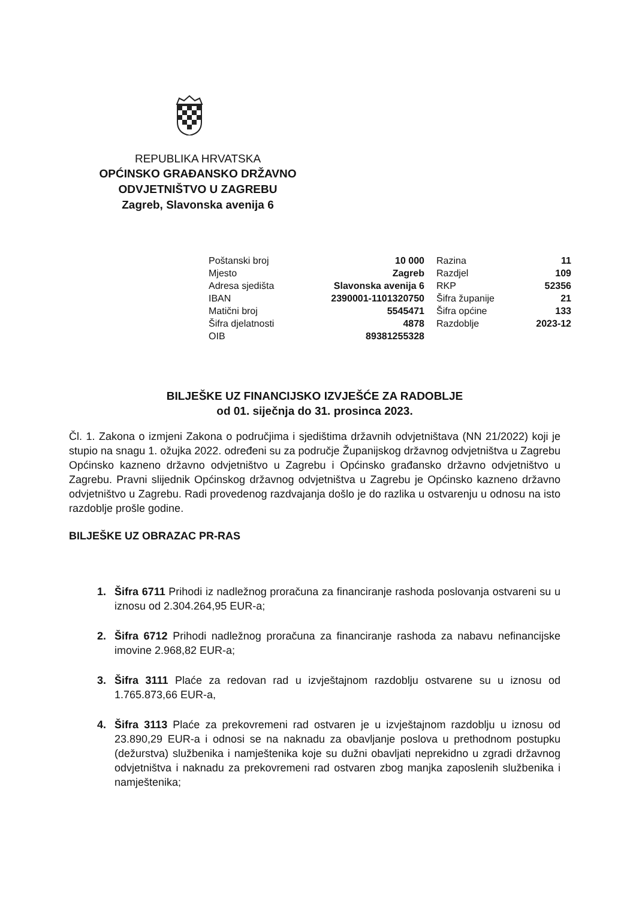REPUBLIKA HRVATSKA
OPĆINSKO GRAĐANSKO DRŽAVNO
ODVJETNIŠTVO U ZAGREBU
Zagreb, Slavonska avenija 6
| Poštanski broj | 10 000 | | Razina | 11 |
| Mjesto | Zagreb | | Razdjel | 109 |
| Adresa sjedišta | Slavonska avenija 6 | | RKP | 52356 |
| IBAN | 2390001-1101320750 | | Šifra županije | 21 |
| Matični broj | 5545471 | | Šifra općine | 133 |
| Šifra djelatnosti | 4878 | | Razdoblje | 2023-12 |
| OIB | 89381255328 | | | |
BILJEŠKE UZ FINANCIJSKO IZVJEŠĆE ZA RADOBLJE
od 01. siječnja do 31. prosinca 2023.
Čl. 1. Zakona o izmjeni Zakona o područjima i sjedištima državnih odvjetništava (NN 21/2022) koji je stupio na snagu 1. ožujka 2022. određeni su za područje Županijskog državnog odvjetništva u Zagrebu Općinsko kazneno državno odvjetništvo u Zagrebu i Općinsko građansko državno odvjetništvo u Zagrebu. Pravni slijednik Općinskog državnog odvjetništva u Zagrebu je Općinsko kazneno državno odvjetništvo u Zagrebu. Radi provedenog razdvajanja došlo je do razlika u ostvarenju u odnosu na isto razdoblje prošle godine.
BILJEŠKE UZ OBRAZAC PR-RAS
1. Šifra 6711 Prihodi iz nadležnog proračuna za financiranje rashoda poslovanja ostvareni su u iznosu od 2.304.264,95 EUR-a;
2. Šifra 6712 Prihodi nadležnog proračuna za financiranje rashoda za nabavu nefinancijske imovine 2.968,82 EUR-a;
3. Šifra 3111 Plaće za redovan rad u izvještajnom razdoblju ostvarene su u iznosu od 1.765.873,66 EUR-a,
4. Šifra 3113 Plaće za prekovremeni rad ostvaren je u izvještajnom razdoblju u iznosu od 23.890,29 EUR-a i odnosi se na naknadu za obavljanje poslova u prethodnom postupku (dežurstva) službenika i namještenika koje su dužni obavljati neprekidno u zgradi državnog odvjetništva i naknadu za prekovremeni rad ostvaren zbog manjka zaposlenih službenika i namještenika;